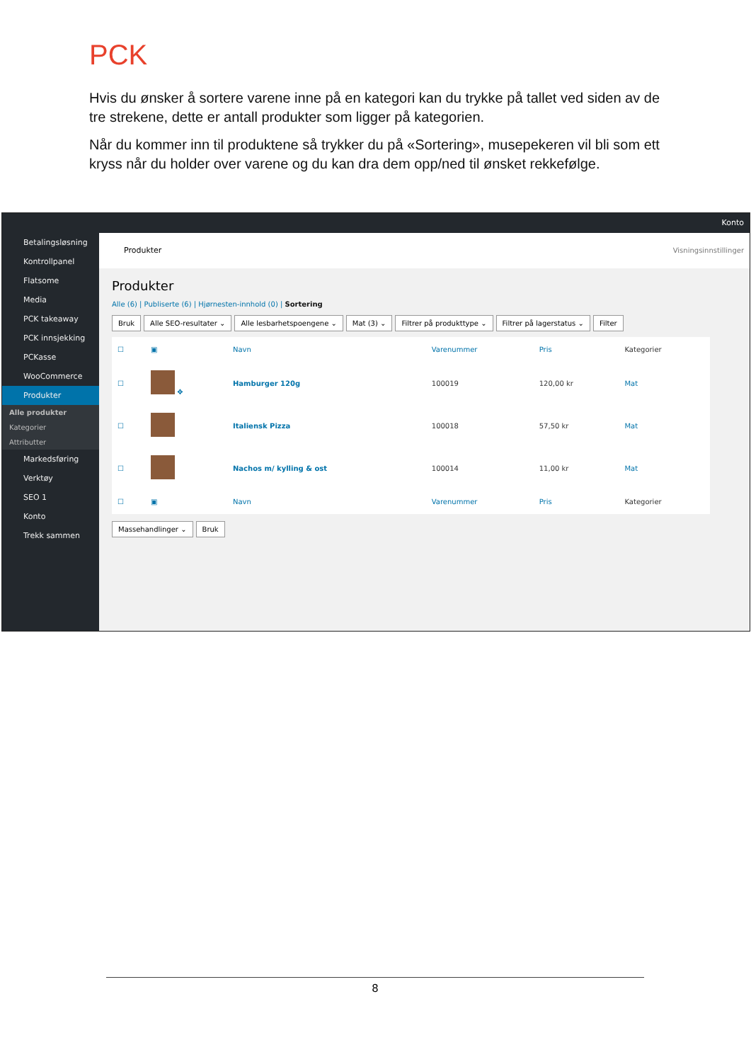PCK
Hvis du ønsker å sortere varene inne på en kategori kan du trykke på tallet ved siden av de tre strekene, dette er antall produkter som ligger på kategorien.
Når du kommer inn til produktene så trykker du på «Sortering», musepekeren vil bli som ett kryss når du holder over varene og du kan dra dem opp/ned til ønsket rekkefølge.
Konto
Betalingsløsning
Kontrollpanel
Flatsome
Media
PCK takeaway
PCK innsjekking
PCKasse
WooCommerce
Produkter
Alle produkter
Kategorier
Attributter
Markedsføring
Verktøy
SEO 1
Konto
Trekk sammen
Produkter Visningsinnstillinger
Produkter
Alle (6) | Publiserte (6) | Hjørnesten-innhold (0) | Sortering
Bruk Alle SEO-resultater ⌄ Alle lesbarhetspoengene ⌄ Mat (3) ⌄ Filtrer på produkttype ⌄ Filtrer på lagerstatus ⌄ Filter
| ☐ | ▣ | Navn | Varenummer | Pris | Kategorier |
| --- | --- | --- | --- | --- | --- |
| ☐ | ✥ | Hamburger 120g | 100019 | 120,00 kr | Mat |
| ☐ | | Italiensk Pizza | 100018 | 57,50 kr | Mat |
| ☐ | | Nachos m/ kylling & ost | 100014 | 11,00 kr | Mat |
| ☐ | ▣ | Navn | Varenummer | Pris | Kategorier |
Massehandlinger ⌄ Bruk
8